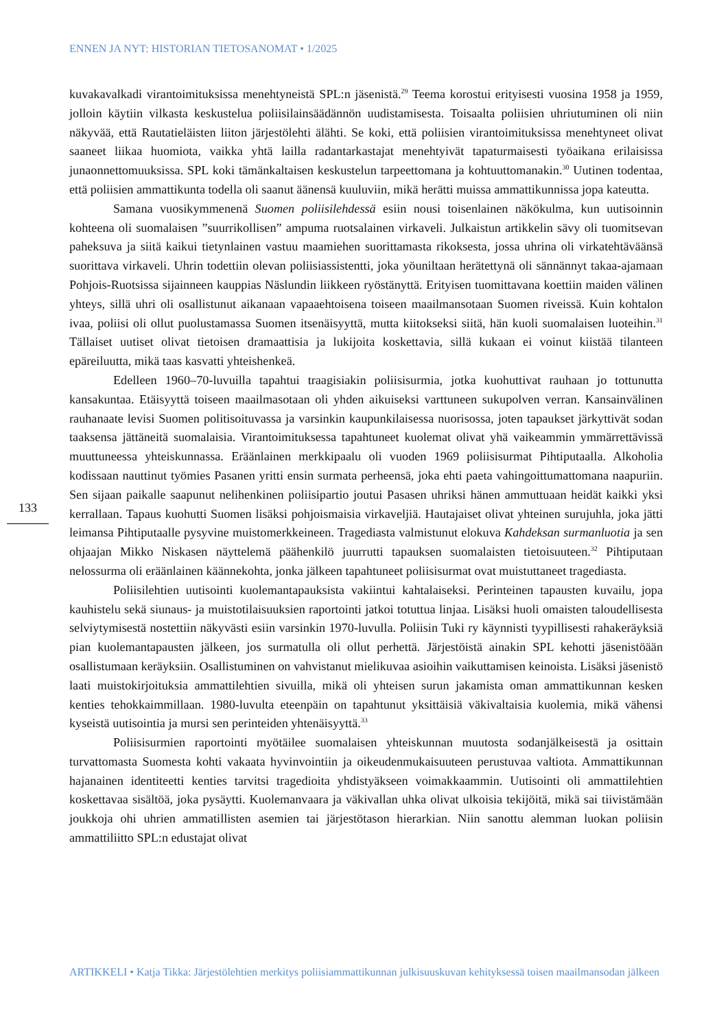ENNEN JA NYT: HISTORIAN TIETOSANOMAT • 1/2025
kuvakavalkadi virantoimituksissa menehtyneistä SPL:n jäsenistä.<sup>29</sup> Teema korostui erityisesti vuosina 1958 ja 1959, jolloin käytiin vilkasta keskustelua poliisilainsäädännön uudistamisesta. Toisaalta poliisien uhriutuminen oli niin näkyvää, että Rautatieläisten liiton järjestölehti älähti. Se koki, että poliisien virantoimituksissa menehtyneet olivat saaneet liikaa huomiota, vaikka yhtä lailla radantarkastajat menehtyivät tapaturmaisesti työaikana erilaisissa junaonnettomuuksissa. SPL koki tämänkaltaisen keskustelun tarpeettomana ja kohtuuttomanakin.<sup>30</sup> Uutinen todentaa, että poliisien ammattikunta todella oli saanut äänensä kuuluviin, mikä herätti muissa ammattikunnissa jopa kateutta.
Samana vuosikymmenenä Suomen poliisilehdessä esiin nousi toisenlainen näkökulma, kun uutisoinnin kohteena oli suomalaisen ”suurrikollisen” ampuma ruotsalainen virkaveli. Julkaistun artikkelin sävy oli tuomitsevan paheksuva ja siitä kaikui tietynlainen vastuu maamiehen suorittamasta rikoksesta, jossa uhrina oli virkatehtäväänsä suorittava virkaveli. Uhrin todettiin olevan poliisiassistentti, joka yöuniltaan herätettynä oli sännännyt takaa-ajamaan Pohjois-Ruotsissa sijainneen kauppias Näslundin liikkeen ryöstänyttä. Erityisen tuomittavana koettiin maiden välinen yhteys, sillä uhri oli osallistunut aikanaan vapaaehtoisena toiseen maailmansotaan Suomen riveissä. Kuin kohtalon ivaa, poliisi oli ollut puolustamassa Suomen itsenäisyyttä, mutta kiitokseksi siitä, hän kuoli suomalaisen luoteihin.<sup>31</sup> Tällaiset uutiset olivat tietoisen dramaattisia ja lukijoita koskettavia, sillä kukaan ei voinut kiistää tilanteen epäreiluutta, mikä taas kasvatti yhteishenkeä.
Edelleen 1960–70-luvuilla tapahtui traagisiakin poliisisurmia, jotka kuohuttivat rauhaan jo tottunutta kansakuntaa. Etäisyyttä toiseen maailmasotaan oli yhden aikuiseksi varttuneen sukupolven verran. Kansainvälinen rauhanaate levisi Suomen politisoituvassa ja varsinkin kaupunkilaisessa nuorisossa, joten tapaukset järkyttivät sodan taaksensa jättäneitä suomalaisia. Virantoimituksessa tapahtuneet kuolemat olivat yhä vaikeammin ymmärrettävissä muuttuneessa yhteiskunnassa. Eräänlainen merkkipaalu oli vuoden 1969 poliisisurmat Pihtiputaalla. Alkoholia kodissaan nauttinut työmies Pasanen yritti ensin surmata perheensä, joka ehti paeta vahingoittumattomana naapuriin. Sen sijaan paikalle saapunut nelihenkinen poliisipartio joutui Pasasen uhriksi hänen ammuttuaan heidät kaikki yksi kerrallaan. Tapaus kuohutti Suomen lisäksi pohjoismaisia virkaveljiä. Hautajaiset olivat yhteinen surujuhla, joka jätti leimansa Pihtiputaalle pysyvine muistomerkkeineen. Tragediasta valmistunut elokuva Kahdeksan surmanluotia ja sen ohjaajan Mikko Niskasen näyttelemä päähenkilö juurrutti tapauksen suomalaisten tietoisuuteen.<sup>32</sup> Pihtiputaan nelossurma oli eräänlainen käännekohta, jonka jälkeen tapahtuneet poliisisurmat ovat muistuttaneet tragediasta.
Poliisilehtien uutisointi kuolemantapauksista vakiintui kahtalaiseksi. Perinteinen tapausten kuvailu, jopa kauhistelu sekä siunaus- ja muistotilaisuuksien raportointi jatkoi totuttua linjaa. Lisäksi huoli omaisten taloudellisesta selviytymisestä nostettiin näkyvästi esiin varsinkin 1970-luvulla. Poliisin Tuki ry käynnisti tyypillisesti rahakeräyksiä pian kuolemantapausten jälkeen, jos surmatulla oli ollut perhettä. Järjestöistä ainakin SPL kehotti jäsenistöään osallistumaan keräyksiin. Osallistuminen on vahvistanut mielikuvaa asioihin vaikuttamisen keinoista. Lisäksi jäsenistö laati muistokirjoituksia ammattilehtien sivuilla, mikä oli yhteisen surun jakamista oman ammattikunnan kesken kenties tehokkaimmillaan. 1980-luvulta eteenpäin on tapahtunut yksittäisiä väkivaltaisia kuolemia, mikä vähensi kyseistä uutisointia ja mursi sen perinteiden yhtenäisyyttä.<sup>33</sup>
Poliisisurmien raportointi myötäilee suomalaisen yhteiskunnan muutosta sodanjälkeisestä ja osittain turvattomasta Suomesta kohti vakaata hyvinvointiin ja oikeudenmukaisuuteen perustuvaa valtiota. Ammattikunnan hajanainen identiteetti kenties tarvitsi tragedioita yhdistyäkseen voimakkaammin. Uutisointi oli ammattilehtien koskettavaa sisältöä, joka pysäytti. Kuolemanvaara ja väkivallan uhka olivat ulkoisia tekijöitä, mikä sai tiivistämään joukkoja ohi uhrien ammatillisten asemien tai järjestötason hierarkian. Niin sanottu alemman luokan poliisin ammattiliitto SPL:n edustajat olivat
133
ARTIKKELI • Katja Tikka: Järjestölehtien merkitys poliisiammattikunnan julkisuuskuvan kehityksessä toisen maailmansodan jälkeen